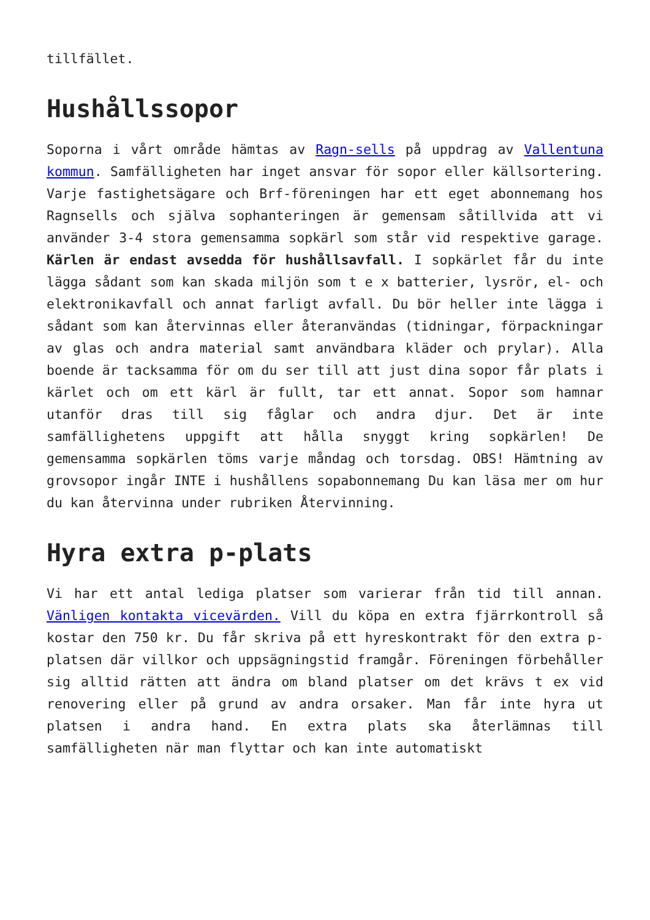tillfället.
Hushållssopor
Soporna i vårt område hämtas av Ragn-sells på uppdrag av Vallentuna kommun. Samfälligheten har inget ansvar för sopor eller källsortering. Varje fastighetsägare och Brf-föreningen har ett eget abonnemang hos Ragnsells och själva sophanteringen är gemensam såtillvida att vi använder 3-4 stora gemensamma sopkärl som står vid respektive garage. Kärlen är endast avsedda för hushållsavfall. I sopkärlet får du inte lägga sådant som kan skada miljön som t e x batterier, lysrör, el- och elektronikavfall och annat farligt avfall. Du bör heller inte lägga i sådant som kan återvinnas eller återanvändas (tidningar, förpackningar av glas och andra material samt användbara kläder och prylar). Alla boende är tacksamma för om du ser till att just dina sopor får plats i kärlet och om ett kärl är fullt, tar ett annat. Sopor som hamnar utanför dras till sig fåglar och andra djur. Det är inte samfällighetens uppgift att hålla snyggt kring sopkärlen! De gemensamma sopkärlen töms varje måndag och torsdag. OBS! Hämtning av grovsopor ingår INTE i hushållens sopabonnemang Du kan läsa mer om hur du kan återvinna under rubriken Återvinning.
Hyra extra p-plats
Vi har ett antal lediga platser som varierar från tid till annan. Vänligen kontakta vicevärden. Vill du köpa en extra fjärrkontroll så kostar den 750 kr. Du får skriva på ett hyreskontrakt för den extra p-platsen där villkor och uppsägningstid framgår. Föreningen förbehåller sig alltid rätten att ändra om bland platser om det krävs t ex vid renovering eller på grund av andra orsaker. Man får inte hyra ut platsen i andra hand. En extra plats ska återlämnas till samfälligheten när man flyttar och kan inte automatiskt